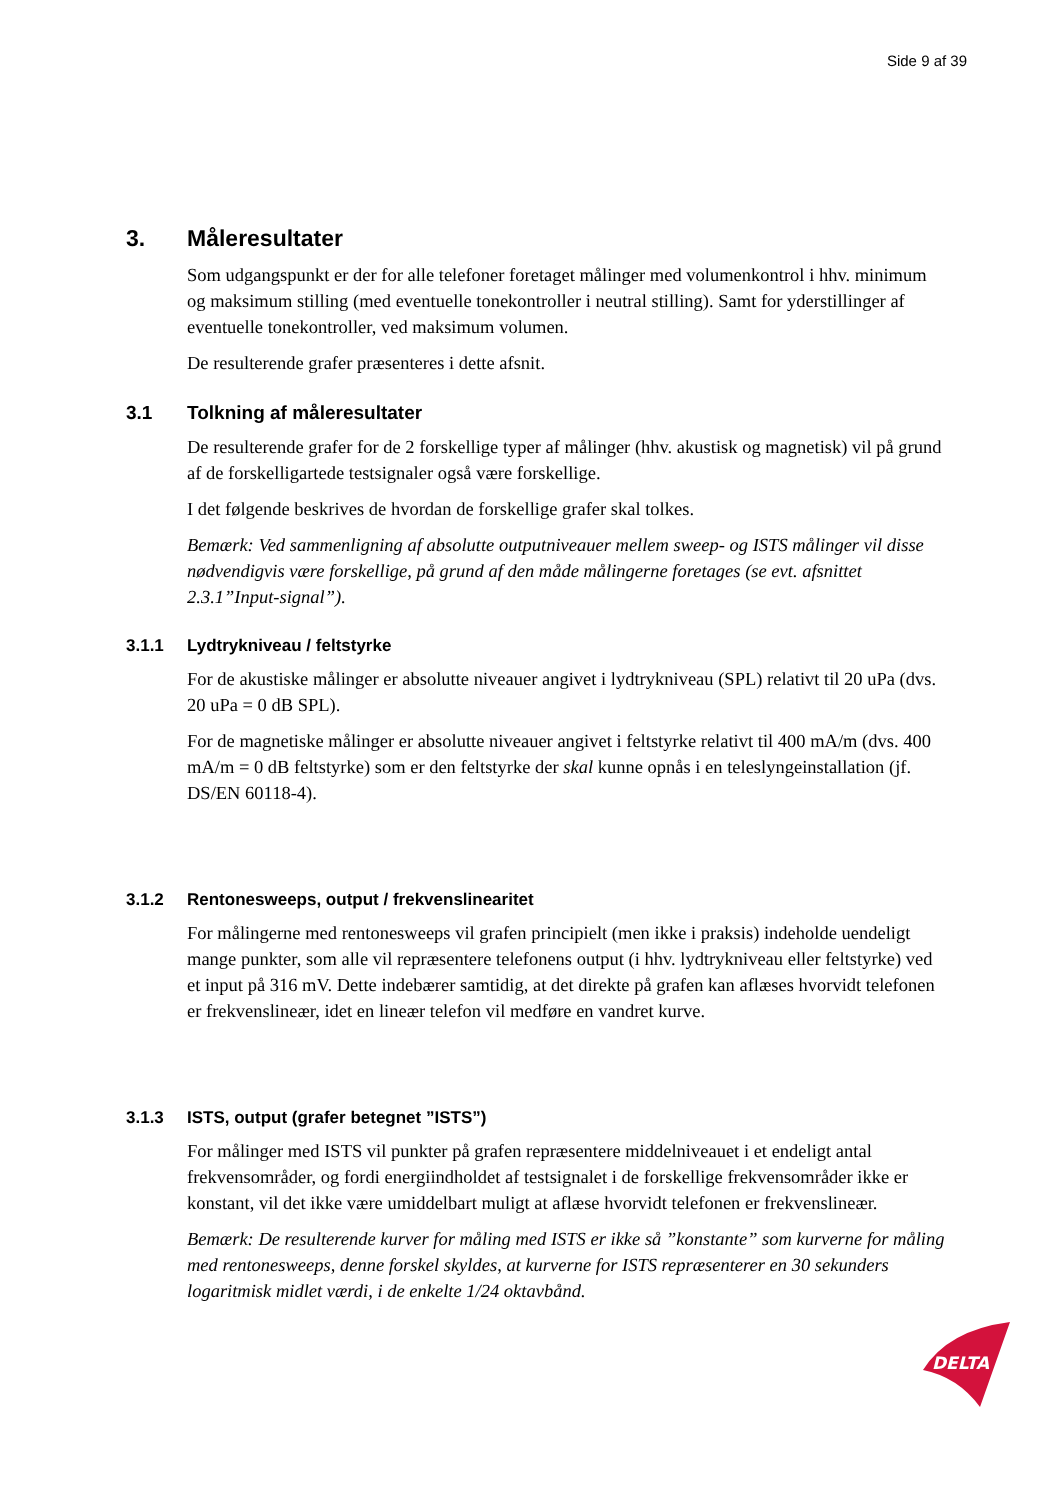Side 9 af 39
3. Måleresultater
Som udgangspunkt er der for alle telefoner foretaget målinger med volumenkontrol i hhv. minimum og maksimum stilling (med eventuelle tonekontroller i neutral stilling). Samt for yderstillinger af eventuelle tonekontroller, ved maksimum volumen.
De resulterende grafer præsenteres i dette afsnit.
3.1 Tolkning af måleresultater
De resulterende grafer for de 2 forskellige typer af målinger (hhv. akustisk og magnetisk) vil på grund af de forskelligartede testsignaler også være forskellige.
I det følgende beskrives de hvordan de forskellige grafer skal tolkes.
Bemærk: Ved sammenligning af absolutte outputniveauer mellem sweep- og ISTS målinger vil disse nødvendigvis være forskellige, på grund af den måde målingerne foretages (se evt. afsnittet 2.3.1”Input-signal”).
3.1.1 Lydtrykniveau / feltstyrke
For de akustiske målinger er absolutte niveauer angivet i lydtrykniveau (SPL) relativt til 20 uPa (dvs. 20 uPa = 0 dB SPL).
For de magnetiske målinger er absolutte niveauer angivet i feltstyrke relativt til 400 mA/m (dvs. 400 mA/m = 0 dB feltstyrke) som er den feltstyrke der skal kunne opnås i en teleslyngeinstallation (jf. DS/EN 60118-4).
3.1.2 Rentonesweeps, output / frekvenslinearitet
For målingerne med rentonesweeps vil grafen principielt (men ikke i praksis) indeholde uendeligt mange punkter, som alle vil repræsentere telefonens output (i hhv. lydtrykniveau eller feltstyrke) ved et input på 316 mV. Dette indebærer samtidig, at det direkte på grafen kan aflæses hvorvidt telefonen er frekvenslineær, idet en lineær telefon vil medføre en vandret kurve.
3.1.3 ISTS, output (grafer betegnet ”ISTS”)
For målinger med ISTS vil punkter på grafen repræsentere middelniveauet i et endeligt antal frekvensområder, og fordi energiindholdet af testsignalet i de forskellige frekvensområder ikke er konstant, vil det ikke være umiddelbart muligt at aflæse hvorvidt telefonen er frekvenslineær.
Bemærk: De resulterende kurver for måling med ISTS er ikke så ”konstante” som kurverne for måling med rentonesweeps, denne forskel skyldes, at kurverne for ISTS repræsenterer en 30 sekunders logaritmisk midlet værdi, i de enkelte 1/24 oktavbånd.
DELTA